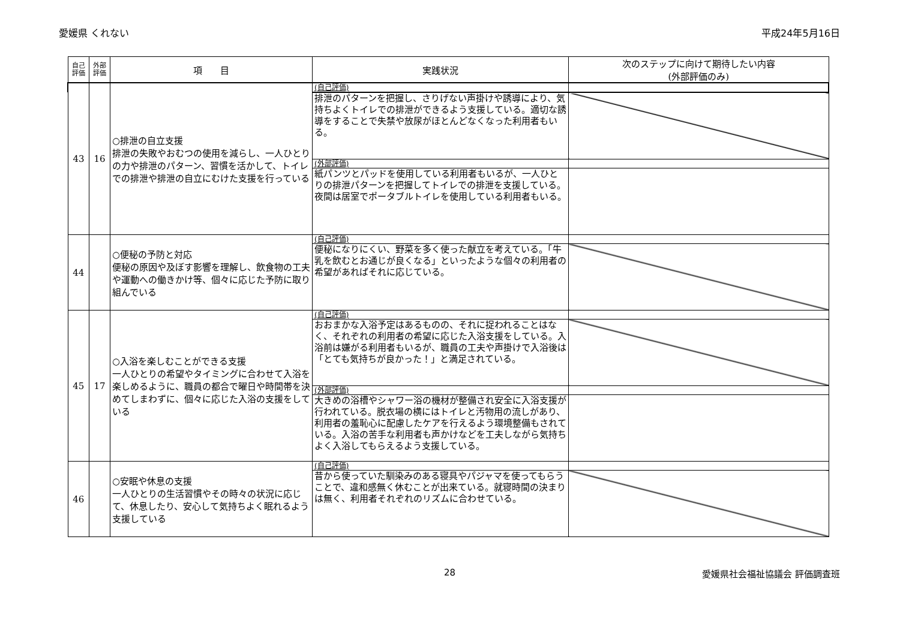愛媛県 くれない 平成24年5月16日
| 自己 評価 | 外部 評価 | 項 目 | 実践状況 | 次のステップに向けて期待したい内容 (外部評価のみ) |
| --- | --- | --- | --- | --- |
| 43 | 16 | ○排泄の自立支援 排泄の失敗やおむつの使用を減らし、一人ひとりの力や排泄のパターン、習慣を活かして、トイレでの排泄や排泄の自立にむけた支援を行っている | (自己評価) | |
| | | | 排泄のパターンを把握し、さりげない声掛けや誘導により、気持ちよくトイレでの排泄ができるよう支援している。適切な誘導をすることで失禁や放尿がほとんどなくなった利用者もいる。 | |
| | | | (外部評価) | |
| | | | 紙パンツとパッドを使用している利用者もいるが、一人ひとりの排泄パターンを把握してトイレでの排泄を支援している。夜間は居室でポータブルトイレを使用している利用者もいる。 | |
| 44 | | ○便秘の予防と対応 便秘の原因や及ぼす影響を理解し、飲食物の工夫や運動への働きかけ等、個々に応じた予防に取り組んでいる | (自己評価) | |
| | | | 便秘になりにくい、野菜を多く使った献立を考えている。「牛乳を飲むとお通じが良くなる」といったような個々の利用者の希望があればそれに応じている。 | |
| 45 | 17 | ○入浴を楽しむことができる支援 一人ひとりの希望やタイミングに合わせて入浴を楽しめるように、職員の都合で曜日や時間帯を決めてしまわずに、個々に応じた入浴の支援をしている | (自己評価) | |
| | | | おおまかな入浴予定はあるものの、それに捉われることはなく、それぞれの利用者の希望に応じた入浴支援をしている。入浴前は嫌がる利用者もいるが、職員の工夫や声掛けで入浴後は「とても気持ちが良かった！」と満足されている。 | |
| | | | (外部評価) | |
| | | | 大きめの浴槽やシャワー浴の機材が整備され安全に入浴支援が行われている。脱衣場の横にはトイレと汚物用の流しがあり、利用者の羞恥心に配慮したケアを行えるよう環境整備もされている。入浴の苦手な利用者も声かけなどを工夫しながら気持ちよく入浴してもらえるよう支援している。 | |
| 46 | | ○安眠や休息の支援 一人ひとりの生活習慣やその時々の状況に応じて、休息したり、安心して気持ちよく眠れるよう支援している | (自己評価) | |
| | | | 昔から使っていた馴染みのある寝具やパジャマを使ってもらうことで、違和感無く休むことが出来ている。就寝時間の決まりは無く、利用者それぞれのリズムに合わせている。 | |
28 愛媛県社会福祉協議会 評価調査班